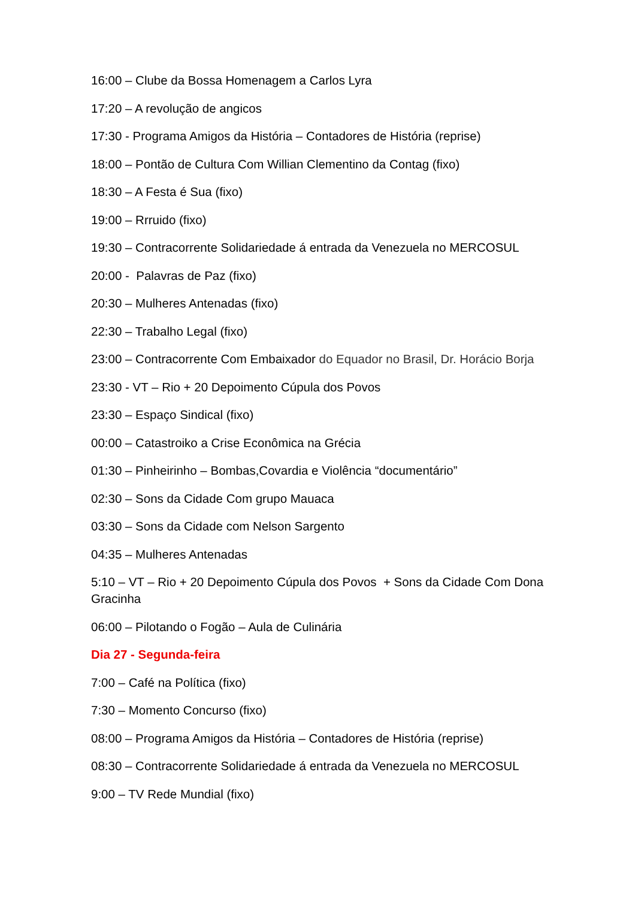16:00 – Clube da Bossa Homenagem a Carlos Lyra
17:20 – A revolução de angicos
17:30 - Programa Amigos da História – Contadores de História (reprise)
18:00 – Pontão de Cultura Com Willian Clementino da Contag (fixo)
18:30 – A Festa é Sua (fixo)
19:00 – Rrruido (fixo)
19:30 – Contracorrente Solidariedade á entrada da Venezuela no MERCOSUL
20:00 - Palavras de Paz (fixo)
20:30 – Mulheres Antenadas (fixo)
22:30 – Trabalho Legal (fixo)
23:00 – Contracorrente Com Embaixador do Equador no Brasil, Dr. Horácio Borja
23:30 - VT – Rio + 20 Depoimento Cúpula dos Povos
23:30 – Espaço Sindical (fixo)
00:00 – Catastroiko a Crise Econômica na Grécia
01:30 – Pinheirinho – Bombas,Covardia e Violência “documentário”
02:30 – Sons da Cidade Com grupo Mauaca
03:30 – Sons da Cidade com Nelson Sargento
04:35 – Mulheres Antenadas
5:10 – VT – Rio + 20 Depoimento Cúpula dos Povos + Sons da Cidade Com Dona Gracinha
06:00 – Pilotando o Fogão – Aula de Culinária
Dia 27 - Segunda-feira
7:00 – Café na Política (fixo)
7:30 – Momento Concurso (fixo)
08:00 – Programa Amigos da História – Contadores de História (reprise)
08:30 – Contracorrente Solidariedade á entrada da Venezuela no MERCOSUL
9:00 – TV Rede Mundial (fixo)